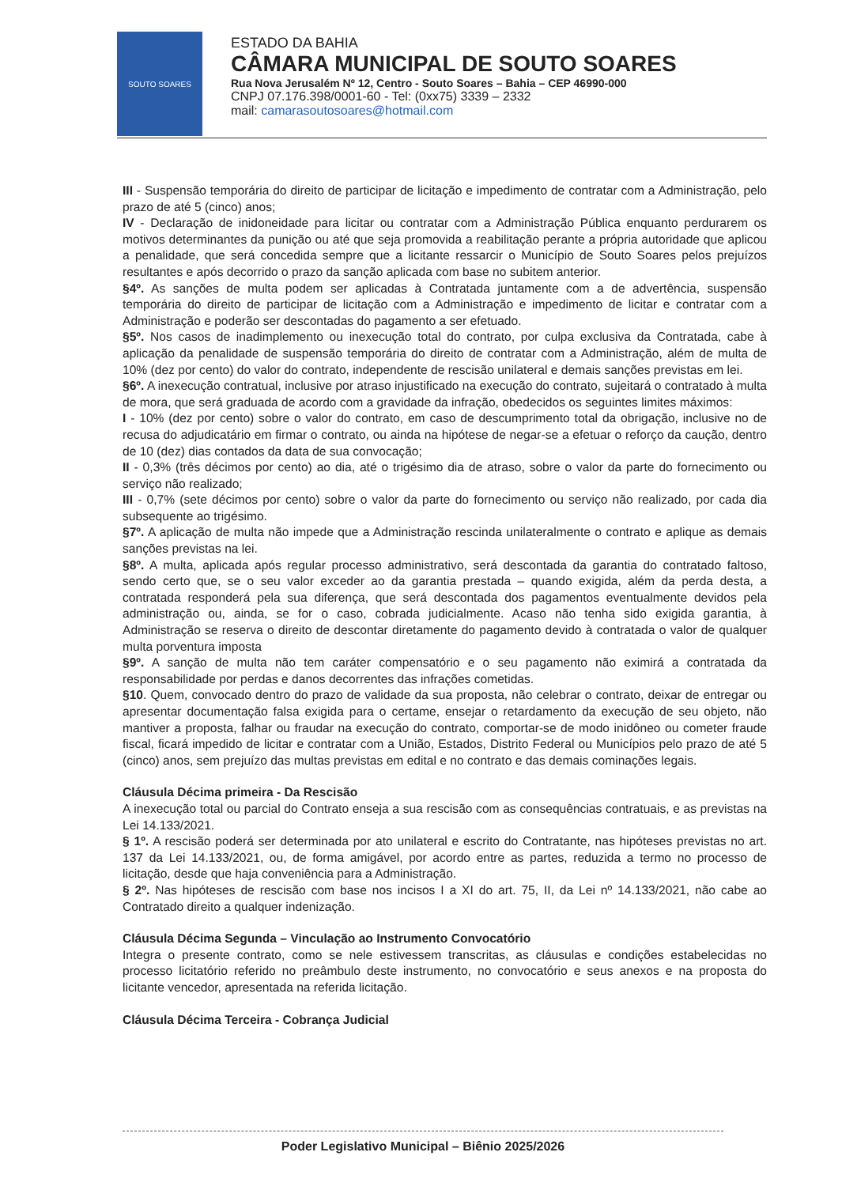SOUTO SOARES
ESTADO DA BAHIA
CÂMARA MUNICIPAL DE SOUTO SOARES
Rua Nova Jerusalém Nº 12, Centro - Souto Soares – Bahia – CEP 46990-000
CNPJ 07.176.398/0001-60 - Tel: (0xx75) 3339 – 2332
mail: camarasoutosoares@hotmail.com
III - Suspensão temporária do direito de participar de licitação e impedimento de contratar com a Administração, pelo prazo de até 5 (cinco) anos;
IV - Declaração de inidoneidade para licitar ou contratar com a Administração Pública enquanto perdurarem os motivos determinantes da punição ou até que seja promovida a reabilitação perante a própria autoridade que aplicou a penalidade, que será concedida sempre que a licitante ressarcir o Município de Souto Soares pelos prejuízos resultantes e após decorrido o prazo da sanção aplicada com base no subitem anterior.
§4º. As sanções de multa podem ser aplicadas à Contratada juntamente com a de advertência, suspensão temporária do direito de participar de licitação com a Administração e impedimento de licitar e contratar com a Administração e poderão ser descontadas do pagamento a ser efetuado.
§5º. Nos casos de inadimplemento ou inexecução total do contrato, por culpa exclusiva da Contratada, cabe à aplicação da penalidade de suspensão temporária do direito de contratar com a Administração, além de multa de 10% (dez por cento) do valor do contrato, independente de rescisão unilateral e demais sanções previstas em lei.
§6º. A inexecução contratual, inclusive por atraso injustificado na execução do contrato, sujeitará o contratado à multa de mora, que será graduada de acordo com a gravidade da infração, obedecidos os seguintes limites máximos:
I - 10% (dez por cento) sobre o valor do contrato, em caso de descumprimento total da obrigação, inclusive no de recusa do adjudicatário em firmar o contrato, ou ainda na hipótese de negar-se a efetuar o reforço da caução, dentro de 10 (dez) dias contados da data de sua convocação;
II - 0,3% (três décimos por cento) ao dia, até o trigésimo dia de atraso, sobre o valor da parte do fornecimento ou serviço não realizado;
III - 0,7% (sete décimos por cento) sobre o valor da parte do fornecimento ou serviço não realizado, por cada dia subsequente ao trigésimo.
§7º. A aplicação de multa não impede que a Administração rescinda unilateralmente o contrato e aplique as demais sanções previstas na lei.
§8º. A multa, aplicada após regular processo administrativo, será descontada da garantia do contratado faltoso, sendo certo que, se o seu valor exceder ao da garantia prestada – quando exigida, além da perda desta, a contratada responderá pela sua diferença, que será descontada dos pagamentos eventualmente devidos pela administração ou, ainda, se for o caso, cobrada judicialmente. Acaso não tenha sido exigida garantia, à Administração se reserva o direito de descontar diretamente do pagamento devido à contratada o valor de qualquer multa porventura imposta
§9º. A sanção de multa não tem caráter compensatório e o seu pagamento não eximirá a contratada da responsabilidade por perdas e danos decorrentes das infrações cometidas.
§10. Quem, convocado dentro do prazo de validade da sua proposta, não celebrar o contrato, deixar de entregar ou apresentar documentação falsa exigida para o certame, ensejar o retardamento da execução de seu objeto, não mantiver a proposta, falhar ou fraudar na execução do contrato, comportar-se de modo inidôneo ou cometer fraude fiscal, ficará impedido de licitar e contratar com a União, Estados, Distrito Federal ou Municípios pelo prazo de até 5 (cinco) anos, sem prejuízo das multas previstas em edital e no contrato e das demais cominações legais.
Cláusula Décima primeira - Da Rescisão
A inexecução total ou parcial do Contrato enseja a sua rescisão com as consequências contratuais, e as previstas na Lei 14.133/2021.
§ 1º. A rescisão poderá ser determinada por ato unilateral e escrito do Contratante, nas hipóteses previstas no art. 137 da Lei 14.133/2021, ou, de forma amigável, por acordo entre as partes, reduzida a termo no processo de licitação, desde que haja conveniência para a Administração.
§ 2º. Nas hipóteses de rescisão com base nos incisos I a XI do art. 75, II, da Lei nº 14.133/2021, não cabe ao Contratado direito a qualquer indenização.
Cláusula Décima Segunda – Vinculação ao Instrumento Convocatório
Integra o presente contrato, como se nele estivessem transcritas, as cláusulas e condições estabelecidas no processo licitatório referido no preâmbulo deste instrumento, no convocatório e seus anexos e na proposta do licitante vencedor, apresentada na referida licitação.
Cláusula Décima Terceira - Cobrança Judicial
Poder Legislativo Municipal – Biênio 2025/2026